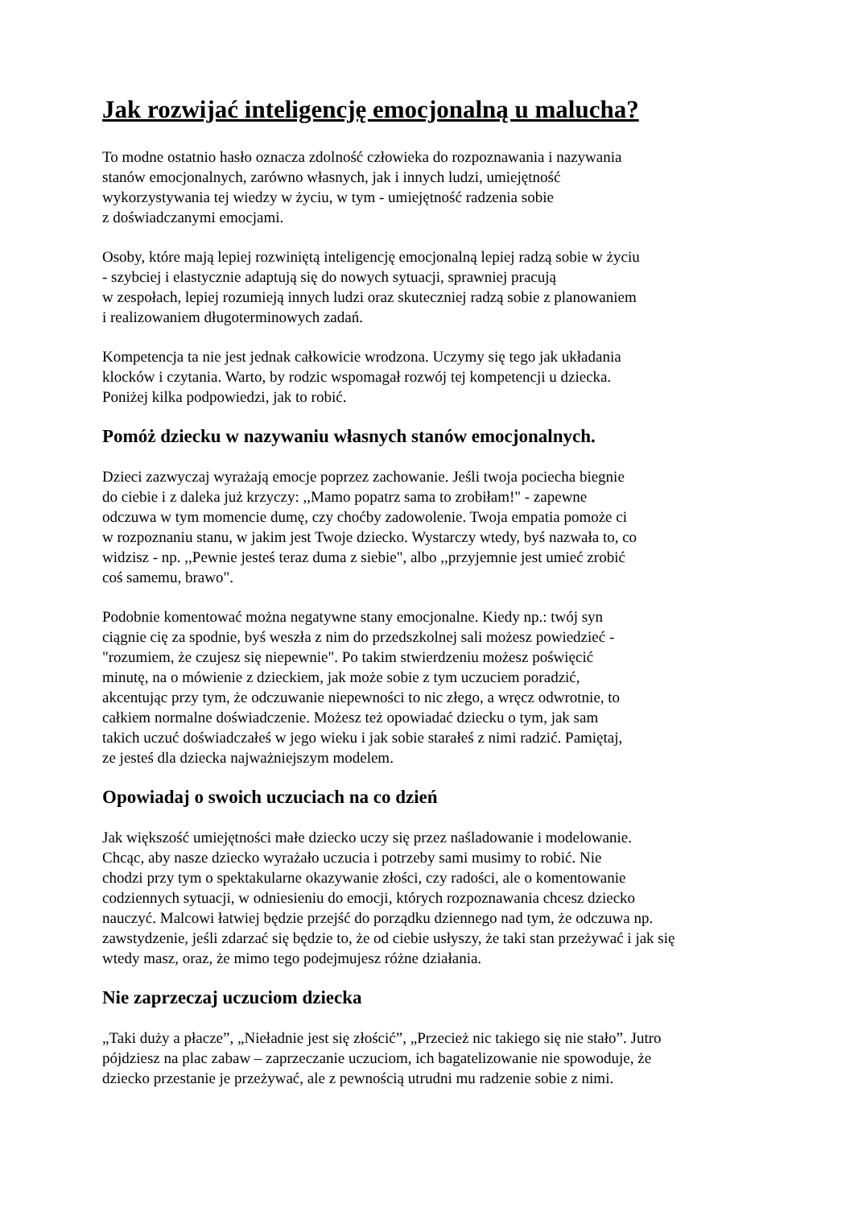Jak rozwijać inteligencję emocjonalną u malucha?
To modne ostatnio hasło oznacza zdolność człowieka do rozpoznawania i nazywania
stanów emocjonalnych, zarówno własnych, jak i innych ludzi, umiejętność
wykorzystywania tej wiedzy w życiu, w tym - umiejętność radzenia sobie
z doświadczanymi emocjami.
Osoby, które mają lepiej rozwiniętą inteligencję emocjonalną lepiej radzą sobie w życiu
- szybciej i elastycznie adaptują się do nowych sytuacji, sprawniej pracują
w zespołach, lepiej rozumieją innych ludzi oraz skuteczniej radzą sobie z planowaniem
i realizowaniem długoterminowych zadań.
Kompetencja ta nie jest jednak całkowicie wrodzona. Uczymy się tego jak układania
klocków i czytania. Warto, by rodzic wspomagał rozwój tej kompetencji u dziecka.
Poniżej kilka podpowiedzi, jak to robić.
Pomóż dziecku w nazywaniu własnych stanów emocjonalnych.
Dzieci zazwyczaj wyrażają emocje poprzez zachowanie. Jeśli twoja pociecha biegnie
do ciebie i z daleka już krzyczy: ,,Mamo popatrz sama to zrobiłam!" - zapewne
odczuwa w tym momencie dumę, czy choćby zadowolenie. Twoja empatia pomoże ci
w rozpoznaniu stanu, w jakim jest Twoje dziecko. Wystarczy wtedy, byś nazwała to, co
widzisz - np. ,,Pewnie jesteś teraz duma z siebie", albo ,,przyjemnie jest umieć zrobić
coś samemu, brawo".
Podobnie komentować można negatywne stany emocjonalne. Kiedy np.: twój syn
ciągnie cię za spodnie, byś weszła z nim do przedszkolnej sali możesz powiedzieć -
"rozumiem, że czujesz się niepewnie". Po takim stwierdzeniu możesz poświęcić
minutę, na o mówienie z dzieckiem, jak może sobie z tym uczuciem poradzić,
akcentując przy tym, że odczuwanie niepewności to nic złego, a wręcz odwrotnie, to
całkiem normalne doświadczenie. Możesz też opowiadać dziecku o tym, jak sam
takich uczuć doświadczałeś w jego wieku i jak sobie starałeś z nimi radzić. Pamiętaj,
ze jesteś dla dziecka najważniejszym modelem.
Opowiadaj o swoich uczuciach na co dzień
Jak większość umiejętności małe dziecko uczy się przez naśladowanie i modelowanie.
Chcąc, aby nasze dziecko wyrażało uczucia i potrzeby sami musimy to robić. Nie
chodzi przy tym o spektakularne okazywanie złości, czy radości, ale o komentowanie
codziennych sytuacji, w odniesieniu do emocji, których rozpoznawania chcesz dziecko
nauczyć. Malcowi łatwiej będzie przejść do porządku dziennego nad tym, że odczuwa np.
zawstydzenie, jeśli zdarzać się będzie to, że od ciebie usłyszy, że taki stan przeżywać i jak się
wtedy masz, oraz, że mimo tego podejmujesz różne działania.
Nie zaprzeczaj uczuciom dziecka
„Taki duży a płacze”, „Nieładnie jest się złościć”, „Przecież nic takiego się nie stało”. Jutro
pójdziesz na plac zabaw – zaprzeczanie uczuciom, ich bagatelizowanie nie spowoduje, że
dziecko przestanie je przeżywać, ale z pewnością utrudni mu radzenie sobie z nimi.